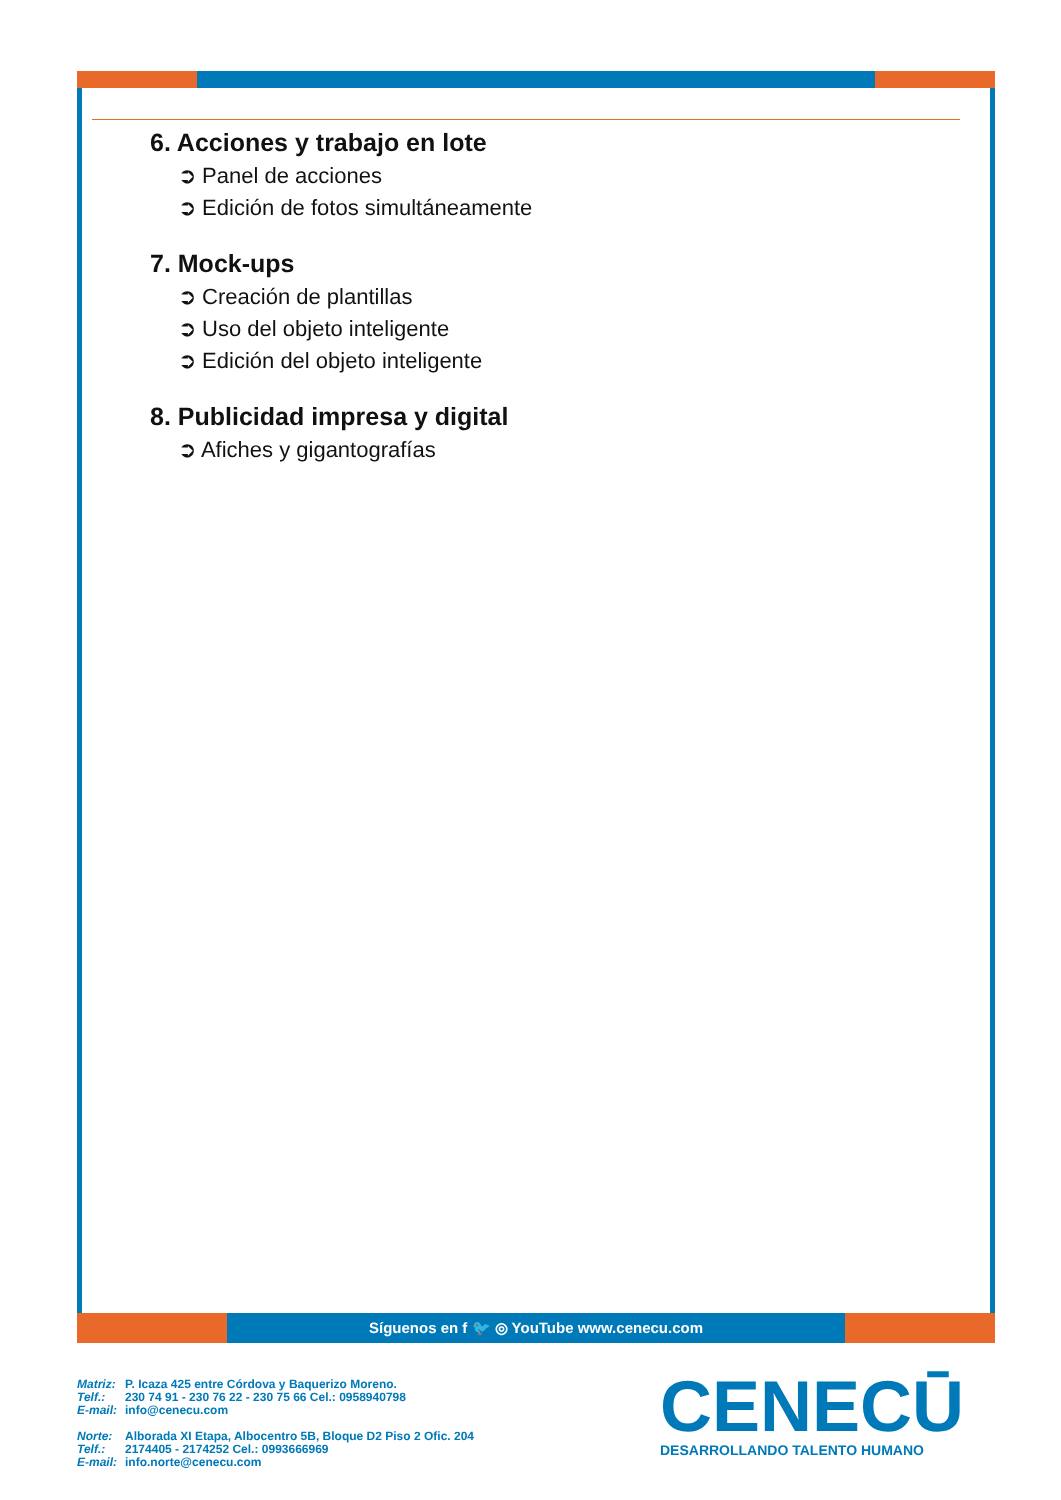6. Acciones y trabajo en lote
➲ Panel de acciones
➲ Edición de fotos simultáneamente
7. Mock-ups
➲ Creación de plantillas
➲ Uso del objeto inteligente
➲ Edición del objeto inteligente
8. Publicidad impresa y digital
➲ Afiches y gigantografías
Síguenos en f 🐦 ◎ YouTube www.cenecu.com
| Matriz: | P. Icaza 425 entre Córdova y Baquerizo Moreno. |
| Telf.: | 230 74 91 - 230 76 22 - 230 75 66 Cel.: 0958940798 |
| E-mail: | info@cenecu.com |
| Norte: | Alborada XI Etapa, Albocentro 5B, Bloque D2 Piso 2 Ofic. 204 |
| Telf.: | 2174405 - 2174252 Cel.: 0993666969 |
| E-mail: | info.norte@cenecu.com |
CENECŪ
DESARROLLANDO TALENTO HUMANO